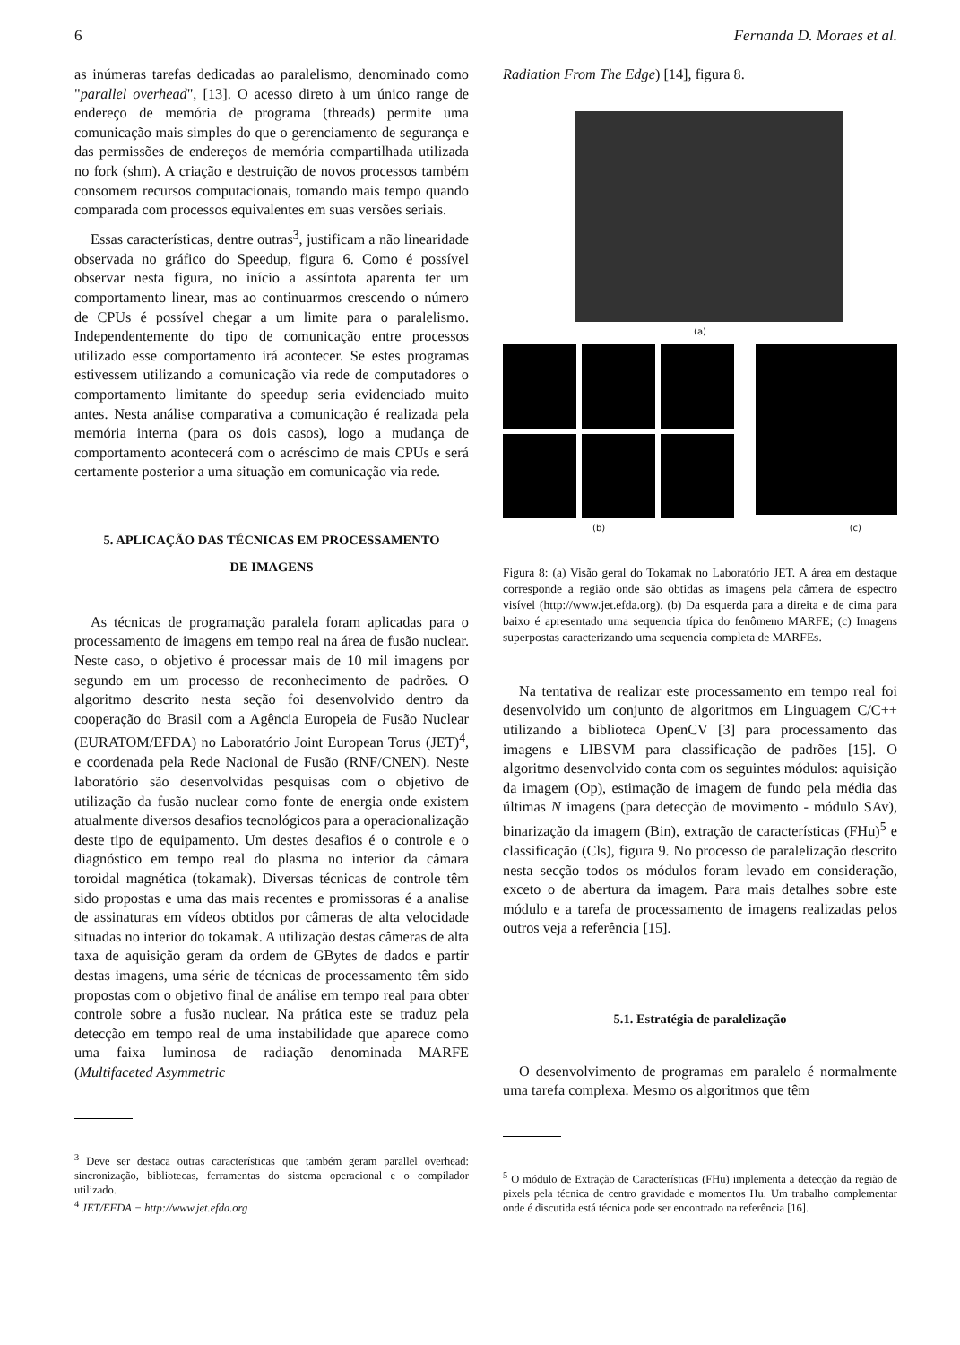6 Fernanda D. Moraes et al.
as inúmeras tarefas dedicadas ao paralelismo, denominado como "parallel overhead", [13]. O acesso direto à um único range de endereço de memória de programa (threads) permite uma comunicação mais simples do que o gerenciamento de segurança e das permissões de endereços de memória compartilhada utilizada no fork (shm). A criação e destruição de novos processos também consomem recursos computacionais, tomando mais tempo quando comparada com processos equivalentes em suas versões seriais.
Essas características, dentre outras<sup>3</sup>, justificam a não linearidade observada no gráfico do Speedup, figura 6. Como é possível observar nesta figura, no início a assíntota aparenta ter um comportamento linear, mas ao continuarmos crescendo o número de CPUs é possível chegar a um limite para o paralelismo. Independentemente do tipo de comunicação entre processos utilizado esse comportamento irá acontecer. Se estes programas estivessem utilizando a comunicação via rede de computadores o comportamento limitante do speedup seria evidenciado muito antes. Nesta análise comparativa a comunicação é realizada pela memória interna (para os dois casos), logo a mudança de comportamento acontecerá com o acréscimo de mais CPUs e será certamente posterior a uma situação em comunicação via rede.
5. APLICAÇÃO DAS TÉCNICAS EM PROCESSAMENTO
DE IMAGENS
As técnicas de programação paralela foram aplicadas para o processamento de imagens em tempo real na área de fusão nuclear. Neste caso, o objetivo é processar mais de 10 mil imagens por segundo em um processo de reconhecimento de padrões. O algoritmo descrito nesta seção foi desenvolvido dentro da cooperação do Brasil com a Agência Europeia de Fusão Nuclear (EURATOM/EFDA) no Laboratório Joint European Torus (JET)<sup>4</sup>, e coordenada pela Rede Nacional de Fusão (RNF/CNEN). Neste laboratório são desenvolvidas pesquisas com o objetivo de utilização da fusão nuclear como fonte de energia onde existem atualmente diversos desafios tecnológicos para a operacionalização deste tipo de equipamento. Um destes desafios é o controle e o diagnóstico em tempo real do plasma no interior da câmara toroidal magnética (tokamak). Diversas técnicas de controle têm sido propostas e uma das mais recentes e promissoras é a analise de assinaturas em vídeos obtidos por câmeras de alta velocidade situadas no interior do tokamak. A utilização destas câmeras de alta taxa de aquisição geram da ordem de GBytes de dados e partir destas imagens, uma série de técnicas de processamento têm sido propostas com o objetivo final de análise em tempo real para obter controle sobre a fusão nuclear. Na prática este se traduz pela detecção em tempo real de uma instabilidade que aparece como uma faixa luminosa de radiação denominada MARFE (Multifaceted Asymmetric
<sup>3</sup> Deve ser destaca outras características que também geram parallel overhead: sincronização, bibliotecas, ferramentas do sistema operacional e o compilador utilizado.
<sup>4</sup> JET/EFDA − http://www.jet.efda.org
Radiation From The Edge) [14], figura 8.
(a)
(b) (c)
Figura 8: (a) Visão geral do Tokamak no Laboratório JET. A área em destaque corresponde a região onde são obtidas as imagens pela câmera de espectro visível (http://www.jet.efda.org). (b) Da esquerda para a direita e de cima para baixo é apresentado uma sequencia típica do fenômeno MARFE; (c) Imagens superpostas caracterizando uma sequencia completa de MARFEs.
Na tentativa de realizar este processamento em tempo real foi desenvolvido um conjunto de algoritmos em Linguagem C/C++ utilizando a biblioteca OpenCV [3] para processamento das imagens e LIBSVM para classificação de padrões [15]. O algoritmo desenvolvido conta com os seguintes módulos: aquisição da imagem (Op), estimação de imagem de fundo pela média das últimas N imagens (para detecção de movimento - módulo SAv), binarização da imagem (Bin), extração de características (FHu)<sup>5</sup> e classificação (Cls), figura 9. No processo de paralelização descrito nesta secção todos os módulos foram levado em consideração, exceto o de abertura da imagem. Para mais detalhes sobre este módulo e a tarefa de processamento de imagens realizadas pelos outros veja a referência [15].
5.1. Estratégia de paralelização
O desenvolvimento de programas em paralelo é normalmente uma tarefa complexa. Mesmo os algoritmos que têm
<sup>5</sup> O módulo de Extração de Características (FHu) implementa a detecção da região de pixels pela técnica de centro gravidade e momentos Hu. Um trabalho complementar onde é discutida está técnica pode ser encontrado na referência [16].